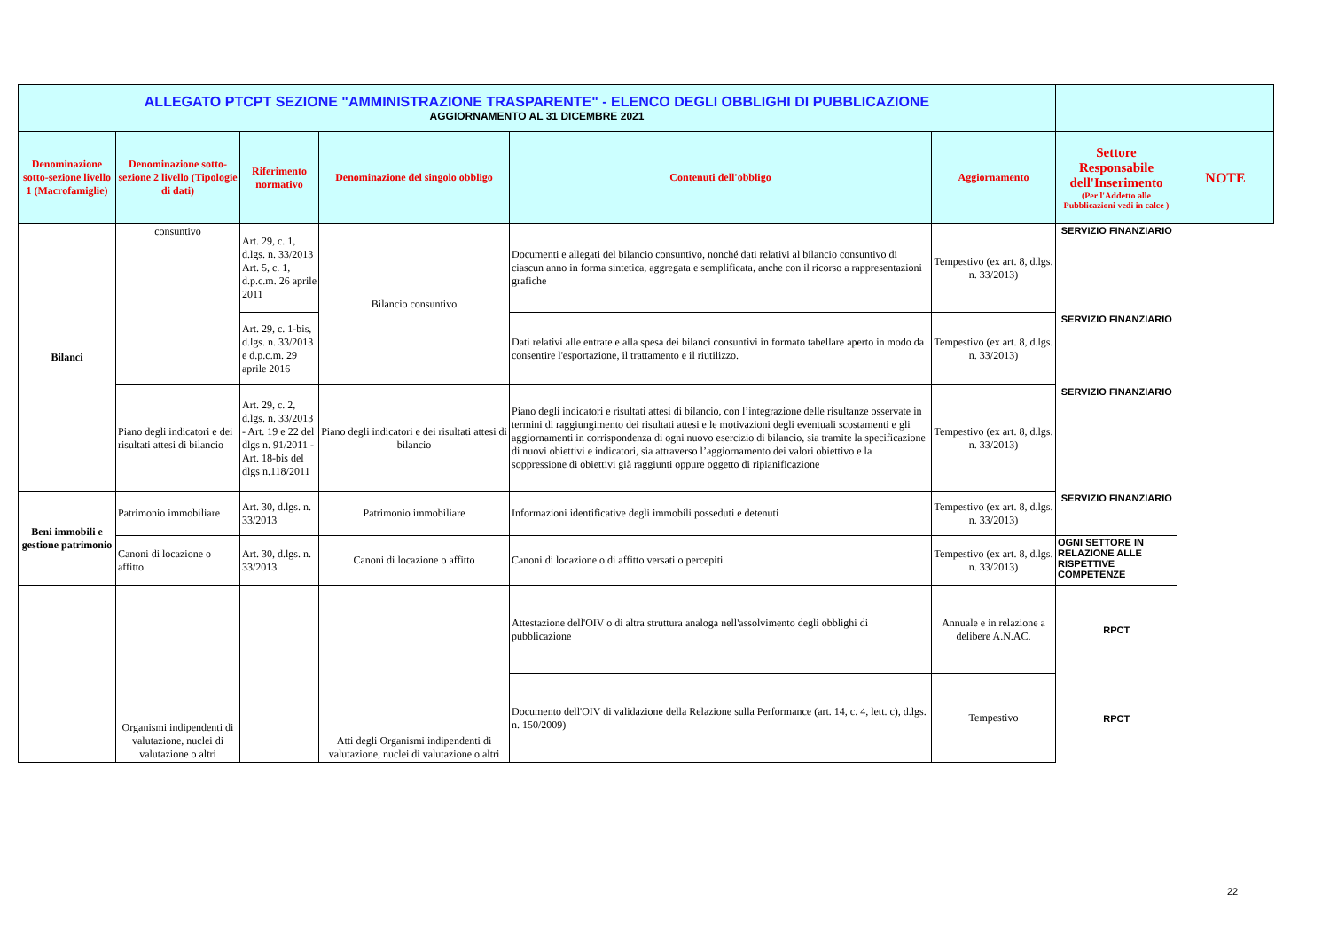| ALLEGATO PTCPT SEZIONE "AMMINISTRAZIONE TRASPARENTE" - ELENCO DEGLI OBBLIGHI DI PUBBLICAZIONE AGGIORNAMENTO AL 31 DICEMBRE 2021 | | | | | | | |
| Denominazione sotto-sezione livello 1 (Macrofamiglie) | Denominazione sotto-sezione 2 livello (Tipologie di dati) | Riferimento normativo | Denominazione del singolo obbligo | Contenuti dell'obbligo | Aggiornamento | Settore Responsabile dell'Inserimento (Per l'Addetto alle Pubblicazioni vedi in calce ) | NOTE |
| Bilanci | consuntivo | Art. 29, c. 1, d.lgs. n. 33/2013 Art. 5, c. 1, d.p.c.m. 26 aprile 2011 | Bilancio consuntivo | Documenti e allegati del bilancio consuntivo, nonché dati relativi al bilancio consuntivo di ciascun anno in forma sintetica, aggregata e semplificata, anche con il ricorso a rappresentazioni grafiche | Tempestivo (ex art. 8, d.lgs. n. 33/2013) | SERVIZIO FINANZIARIO | |
| | | Art. 29, c. 1-bis, d.lgs. n. 33/2013 e d.p.c.m. 29 aprile 2016 | | Dati relativi alle entrate e alla spesa dei bilanci consuntivi in formato tabellare aperto in modo da consentire l'esportazione, il trattamento e il riutilizzo. | Tempestivo (ex art. 8, d.lgs. n. 33/2013) | SERVIZIO FINANZIARIO | |
| | Piano degli indicatori e dei risultati attesi di bilancio | Art. 29, c. 2, d.lgs. n. 33/2013 - Art. 19 e 22 del dlgs n. 91/2011 - Art. 18-bis del dlgs n.118/2011 | Piano degli indicatori e dei risultati attesi di bilancio | Piano degli indicatori e risultati attesi di bilancio, con l’integrazione delle risultanze osservate in termini di raggiungimento dei risultati attesi e le motivazioni degli eventuali scostamenti e gli aggiornamenti in corrispondenza di ogni nuovo esercizio di bilancio, sia tramite la specificazione di nuovi obiettivi e indicatori, sia attraverso l’aggiornamento dei valori obiettivo e la soppressione di obiettivi già raggiunti oppure oggetto di ripianificazione | Tempestivo (ex art. 8, d.lgs. n. 33/2013) | SERVIZIO FINANZIARIO | |
| Beni immobili e gestione patrimonio | Patrimonio immobiliare | Art. 30, d.lgs. n. 33/2013 | Patrimonio immobiliare | Informazioni identificative degli immobili posseduti e detenuti | Tempestivo (ex art. 8, d.lgs. n. 33/2013) | SERVIZIO FINANZIARIO | |
| | Canoni di locazione o affitto | Art. 30, d.lgs. n. 33/2013 | Canoni di locazione o affitto | Canoni di locazione o di affitto versati o percepiti | Tempestivo (ex art. 8, d.lgs. n. 33/2013) | OGNI SETTORE IN RELAZIONE ALLE RISPETTIVE COMPETENZE | |
| | Organismi indipendenti di valutazione, nuclei di valutazione o altri | | Atti degli Organismi indipendenti di valutazione, nuclei di valutazione o altri | Attestazione dell'OIV o di altra struttura analoga nell'assolvimento degli obblighi di pubblicazione | Annuale e in relazione a delibere A.N.AC. | RPCT | |
| | | | | Documento dell'OIV di validazione della Relazione sulla Performance (art. 14, c. 4, lett. c), d.lgs. n. 150/2009) | Tempestivo | RPCT | |
22